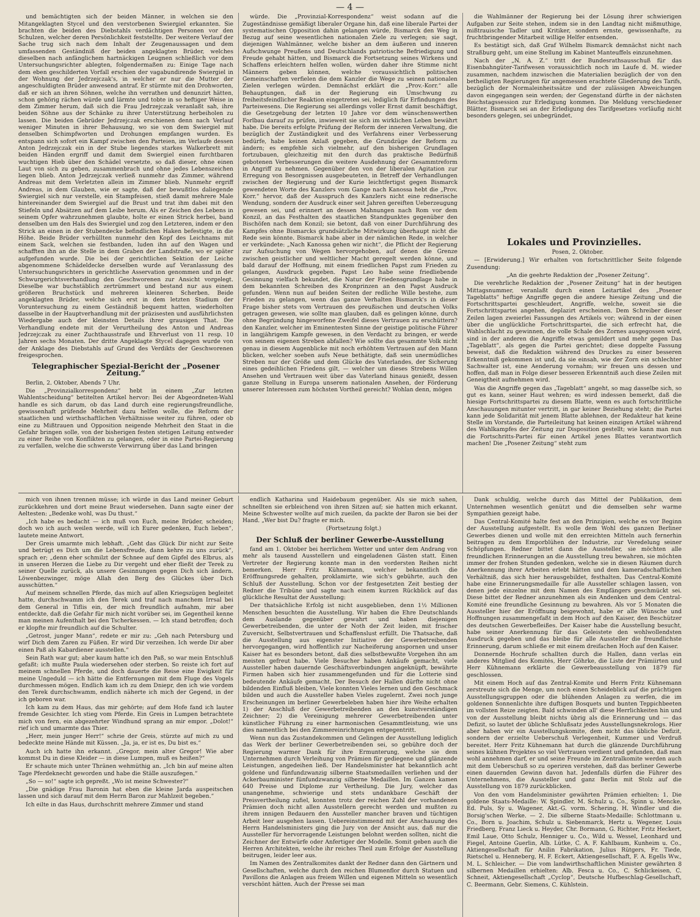— 4 —
und bemächtigten sich der beiden Männer, in welchen sie den Mitangeklagten Stycel und den verstorbenen Swiergiel erkannten. Sie brachten die beiden des Diebstahls verdächtigen Personen vor den Schulzen, welcher deren Persönlichkeit feststellte. Der weitere Verlauf der Sache trug sich nach dem Inhalt der Zeugenaussagen und dem umfassenden Geständniß der beiden angeklagten Brüder, welches dieselben nach anfänglichem hartnäckigen Leugnen schließlich vor dem Untersuchungsrichter ablegten, folgendermaßen zu: Einige Tage nach dem eben geschilderten Vorfall erschien der vagabundirende Swiergiel in der Wohnung der Jedrzejczak's, in welcher er nur die Mutter der angeschuldigten Brüder anwesend antraf. Er stürmte mit den Drohworten, daß er sich an ihren Söhnen, welche ihn verrathen und denunzirt hätten, schon gehörig rächen würde und lärmte und tobte in so heftiger Weise in dem Zimmer herum, daß sich die Frau Jedrzejczak veranlaßt sah, ihre beiden Söhne aus der Schänke zu ihrer Unterstützung herbeiholen zu lassen. Die beiden Gebrüder Jedrzejczak erschienen denn nach Verlauf weniger Minuten in ihrer Behausung, wo sie von dem Swiergiel mit denselben Schimpfworten und Drohungen empfangen wurden. Es entspann sich sofort ein Kampf zwischen den Parteien, im Verlaufe dessen Anton Jedrzejczak ein in der Stube liegendes starkes Walkerbrett mit beiden Händen ergriff und damit dem Swiergiel einen furchtbaren wuchtigen Hieb über den Schädel versetzte, so daß dieser, ohne einen Laut von sich zu geben, zusammenbrach und ohne jedes Lebenszeichen liegen blieb. Anton Jedrzejczak verließ nunmehr das Zimmer, während Andreas mit dem Verletzten allein im Zimmer blieb. Nunmehr ergriff Andreas, in dem Glauben, wie er sagte, daß der bewußtlos daliegende Swiergiel sich nur verstelle, ein Stampfeisen, stieß damit mehrere Male hintereinander dem Swiergiel auf die Brust und trat ihm dabei mit den Stiefeln und Absätzen auf dem Leibe herum. Als er Zeichen des Lebens in seinem Opfer wahrzunehmen glaubte, holte er einen Strick herbei, band denselben um den Hals des Swiergiel und zog den Letzteren, indem er den Strick an einen in der Stubendecke befindlichen Haken befestigte, in die Höhe. Beide Brüder verhüllten nunmehr den Kopf des Leichnams mit einem Sack, welchen sie festbanden, luden ihn auf den Wagen und schafften ihn an die Stelle in dem Graben der Landstraße, wo er später aufgefunden wurde. Die bei der gerichtlichen Sektion der Leiche abgenommene Schädeldecke derselben wurde auf Veranlassung des Untersuchungsrichters in gerichtliche Asservation genommen und in der Schwurgerichtsverhandlung den Geschworenen zur Ansicht vorgelegt. Dieselbe war buchstäblich zertrümmert und bestand nur aus einem größeren Bruchstück und mehreren kleineren Scherben. Beide angeklagten Brüder, welche sich erst in dem letzten Stadium der Voruntersuchung zu einem Geständniß bequemt hatten, wiederholten dasselbe in der Hauptverhandlung mit der präzisesten und ausführlichsten Wiedergabe auch der kleinsten Details ihrer grausigen That. Die Verhandlung endete mit der Verurtheilung des Anton und Andreas Jedrzejczak zu einer Zuchthausstrafe und Ehrverlust von 11 resp. 10 Jahren sechs Monaten. Der dritte Angeklagte Stycel dagegen wurde von der Anklage des Diebstahls auf Grund des Verdikts der Geschworenen freigesprochen.
Telegraphischer Spezial-Bericht der „Posener Zeitung.“
Berlin, 2. Oktober, Abends 7 Uhr.
Die „Provinzialkorrespondenz“ hebt in einem „Zur letzten Wahlentscheidung“ betitelten Artikel hervor: Bei der Abgeordneten-Wahl handle es sich darum, ob das Land durch eine regierungsfreundliche, gewissenhaft prüfende Mehrheit dazu helfen wolle, die Reform der staatlichen und wirthschaftlichen Verhältnisse weiter zu führen, oder ob eine zu Mißtrauen und Opposition neigende Mehrheit den Staat in die Gefahr bringen solle, von der bisherigen festen stetigen Leitung entweder zu einer Reihe von Konflikten zu gelangen, oder in eine Partei-Regierung zu verfallen, welche die schwerste Verwirrung über das Land bringen
würde. Die „Provinzial-Korrespondenz“ weist sodann auf die Zugeständnisse gemäßigt liberaler Organe hin, daß eine liberale Partei der systematischen Opposition dahin gelangen würde, Bismarck den Weg in Bezug auf seine wesentlichen nationalen Ziele zu verlegen; sie sagt, diejenigen Wahlmänner, welche bisher an dem äußeren und inneren Aufschwunge Preußens und Deutschlands patriotische Befriedigung und Freude gehabt hätten, und Bismarck die Fortsetzung seines Wirkens und Schaffens erleichtern helfen wollen, würden daher ihre Stimme nicht Männern geben können, welche voraussichtlich politischen Gemeinschaften verfielen die dem Kanzler die Wege zu seinen nationalen Zielen verlegen würden. Demnächst erklärt die „Prov.-Korr.“ alle Behauptungen, daß in der Regierung ein Umschwung zu freiheitsfeindlicher Reaktion eingetreten sei, lediglich für Erfindungen des Parteiwesens. Die Regierung sei allerdings voller Ernst damit beschäftigt, die Gesetzgebung der letzten 10 Jahre vor dem wünschenswerthen Forlbau darauf zu prüfen, inwieweit sie sich im wirklichen Leben bewährt habe. Die bereits erfolgte Prüfung der Reform der inneren Verwaltung, die bezüglich der Zuständigkeit und des Verfahrens einer Verbesserung bedürfe, habe keinen Anlaß gegeben, die Grundzüge der Reform zu ändern; es empfehle sich vielmehr, auf den bisherigen Grundlagen fortzubauen, gleichzeitig mit den durch das praktische Bedürfniß gebotenen Verbesserungen die weitere Ausdehnung der Gesammtreform in Angriff zu nehmen. Gegenüber den von der liberalen Agitation zur Erregung von Besorgnissen ausgebeuteten, in Betreff der Verhandlungen zwischen der Regierung und der Kurie leichtfertigst gegen Bismarck gewendeten Worte des Kanzlers vom Gange nach Kanossa hebt die „Prov. Korr.“ hervor, daß der Ausspruch des Kanzlers nicht eine rednerische Wendung, sondern der Ausdruck einer seit Jahren gereiften Ueberzeugung gewesen sei, und erinnert an dessen Mahnungen nach Rom vor dem Konzil, an das Festhalten des staatlichen Standpunktes gegenüber den Bischöfen nach dem Konzil; sie betont, daß von einer Durchführung des Kampfes ohne Bismarcks grundsätzliche Mitwirkung überhaupt nicht die Rede sein könnte. Bismarck habe aber in der nämlichen Rede, in welcher er verkündete: „Nach Kanossa gehen wir nicht“, die Pflicht der Regierung zur Aufsuchung von Wegen hervorgehoben, auf denen die Grenze zwischen geistlicher und weltlicher Macht geregelt werden könne, und bald darauf der Hoffnung, mit einem friedlichen Papst zum Frieden zu gelangen, Ausdruck gegeben. Papst Leo habe seine friedliebende Gesinnung vielfach bekundet, die Natur der Friedensgrundlage habe in dem bekannten Schreiben des Kronprinzen an den Papst Ausdruck gefunden. Wenn nun auf beiden Seiten der redliche Wille bestehe, zum Frieden zu gelangen, wenn das ganze Verhalten Bismarck's in dieser Frage bisher stets vom Vertrauen des preußischen und deutschen Volks getragen gewesen, wie sollte man glauben, daß es gelingen könne, durch ohne Begründung hingeworfene Zweifel dieses Vertrauen zu erschüttern? den Kanzler, welcher im Eminentesten Sinne der geistige politische Führer in langjährigem Kampfe gewesen, in den Verdacht zu bringen, er werde von seinem eigenen Streben abfallen? Wie sollte das gesammte Volk nicht genau in diesem Augenblicke mit noch erhöhtem Vertrauen auf den Mann blicken, welcher soeben aufs Neue bethätigte, daß sein unermüdliches Streben nur der Größe und dem Glücke des Vaterlandes, der Sicherung eines gedeihlichen Friedens gilt, — welcher um dieses Strebens Willen Ansehen und Vertrauen weit über das Vaterland hinaus genießt, dessen ganze Stellung in Europa unserem nationalen Ansehen, der Förderung unserer Interessen zum höchsten Vortheil gereicht? Wohlan denn, mögen
die Wahlmänner der Regierung bei der Lösung ihrer schwierigen Aufgaben zur Seite stehen, indem sie in den Landtag nicht mißmuthige, mißtrauische Tadler und Kritiker, sondern ernste, gewissenhafte, zu fruchtbringender Mitarbeit willige Helfer entsenden.
Es bestätigt sich, daß Graf Wilhelm Bismarck demnächst nicht nach Straßburg geht, um eine Stellung im Kabinet Manteuffels einzunehmen.
Nach der „N. A. Z.“ tritt der Bundesrathsausschuß für das Eisenbahngüter-Tarifwesen voraussichtlich noch im Laufe d. M. wieder zusammen, nachdem inzwischen die Materialien bezüglich der von den betheiligten Regierungen für angemessen erachtete Gliederung des Tarifs, bezüglich der Normaleinheitssätze und der zulässigen Abweichungen davon eingegangen sein werden; der Gegenstand dürfte in der nächsten Reichstagssession zur Erledigung kommen. Die Meldung verschiedener Blätter, Bismarck sei an der Erledigung des Tarifgesetzes vorläufig nicht besonders gelegen, sei unbegründet.
Lokales und Provinzielles.
Posen, 2. Oktober.
— [Erwiderung.] Wir erhalten von fortschrittlicher Seite folgende Zusendung:
„An die geehrte Redaktion der „Posener Zeitung“.
Die verehrliche Redaktion der „Posener Zeitung“ hat in der heutigen Mittagsnummer, veranlaßt durch einen Leitartikel des „Posener Tageblatts“ heftige Angriffe gegen die andere hiesige Zeitung und die Fortschrittspartei geschleudert, Angriffe, welche, soweit sie die Fortschrittspartei angehen, deplazirt erscheinen. Dem Schreiber dieser Zeilen lagen zweierlei Fassungen des Artikels vor; während in der einen über die unglückliche Fortschrittspartei, die sich erfrecht hat, die Wahlschlacht zu gewinnen, die volle Schale des Zornes ausgegossen wird, sind in der anderen die Angriffe etwas gemildert und mehr gegen Das „Tageblatt“, als gegen die Partei gerichtet; diese doppelte Fassung beweist, daß die Redaktion während des Druckes zu einer besseren Erkenntniß gekommen ist und, da sie einsah, wie der Zorn ein schlechter Sachwalter ist, eine Aenderung vornahm; wir freuen uns dessen und hoffen, daß man in Folge dieser besseren Erkenntniß auch diese Zeilen mit Geneigtheit aufnehmen wird.
Was die Angriffe gegen das „Tageblatt“ angeht, so mag dasselbe sich, so gut es kann, seiner Haut wehren; es wird indessen bemerkt, daß die hiesige Fortschrittspartei zu diesem Blatte, wenn es auch fortschrittliche Anschauungen mitunter vertritt, in gar keiner Beziehung steht; die Partei kann jede Solidarität mit jenem Blatte ablehnen, der Redakteur hat keine Stelle im Vorstande, die Parteileitung hat keinen einzigen Artikel während des Wahlkampfes der Zeitung zur Disposition gestellt; wie kann man nun die Fortschritts-Partei für einen Artikel jenes Blattes verantwortlich machen! Die „Posener Zeitung“ steht zum
mich von ihnen trennen müsse; ich würde in das Land meiner Geburt zurückkehren und dort meine Braut wiedersehen. Dann sagte einer der Aeltesten: „Bedenke wohl, was Du thust.“
„Ich habe es bedacht — ich muß von Euch, meine Brüder, scheiden; doch wo ich auch weilen werde, will ich Eurer gedenken, Euch lieben“, lautete meine Antwort.
Der Greis umarmte mich lebhaft. „Geht das Glück Dir nicht zur Seite und betrügt es Dich um die Lebensfreude, dann kehre zu uns zurück“, sprach er; „denn eher schmilzt der Schnee auf dem Gipfel des Elbrus, als in unseren Herzen die Liebe zu Dir vergeht und eher fließt der Terek zu seiner Quelle zurück, als unsere Gesinnungen gegen Dich sich ändern. Löwenbezwinger, möge Allah den Berg des Glückes über Dich ausschütten.“
Auf meinem schnellen Pferde, das mich auf allen Kriegszügen begleitet hatte, durchschwamm ich den Terek und traf nach manchem Irrsal bei dem General in Tiflis ein, der mich freundlich aufnahm, mir aber entdeckte, daß die Gefahr für mich nicht vorüber sei, im Gegentheil kenne man meinen Aufenthalt bei den Tscherkessen. — Ich stand betroffen; doch er klopfte mir freundlich auf die Schulter.
„Getrost, junger Mann“, redete er mir zu: „Geh nach Petersburg und wirf Dich dem Zaren zu Füßen. Er wird Dir verzeihen. Ich werde Dir aber einen Paß als Kabardiener ausstellen.“
Sein Rath war gut; aber kaum hatte ich den Paß, so war mein Entschluß gefaßt: ich mußte Paula wiedersehen oder sterben. So reiste ich fort auf meinem schnellen Pferde, und doch dauerte die Reise eine Ewigkeit für meine Ungeduld — ich hätte die Entfernungen mit dem Fluge des Vogels durchmessen mögen. Endlich kam ich zu dem Dniepr, den ich wie vordem den Terek durchschwamm, endlich näherte ich mich der Gegend, in der ich geboren war.
Ich kam zu dem Haus, das mir gehörte; auf dem Hofe fand ich lauter fremde Gesichter. Ich stieg vom Pferde. Ein Greis in Lumpen betrachtete mich von fern, ein abgezehrter Windhund sprang an mir empor. „Dolot!“ rief ich und umarmte das Thier.
„Herr, mein junger Herr!“ schrie der Greis, stürzte auf mich zu und bedeckte meine Hände mit Küssen. „Ja, ja, er ist es, Du bist es.“
Auch ich hatte ihn erkannt. „Gregor, mein alter Gregor! Wie aber kommst Du in diese Kleider — in diese Lumpen, muß es heißen?“
Er schaute mich unter Thränen wehmüthig an. „Ich bin auf meine alten Tage Pferdeknecht geworden und habe die Ställe auszufegen.“
„So — so!“ sagte ich gepreßt. „Wo ist meine Schwester?“
„Die gnädige Frau Baronin hat eben die kleine Jarda auspeitschen lassen und sich darauf mit dem Herrn Baron zur Mahlzeit begeben.“
Ich eilte in das Haus, durchschritt mehrere Zimmer und stand
endlich Katharina und Haidebaum gegenüber. Als sie mich sahen, schnellten sie erbleichend von ihren Sitzen auf; sie hatten mich erkannt. Meine Schwester wollte auf mich zueilen, da packte der Baron sie bei der Hand. „Wer bist Du? fragte er mich.
(Fortsetzung folgt.)
Der Schluß der berliner Gewerbe-Ausstellung
fand am 1. Oktober bei herrlichem Wetter und unter dem Andrang von mehr als tausend Ausstellern und eingeladenen Gästen statt. Einen Vertreter der Regierung konnte man in den vordersten Reihen nicht bemerken. Herr Fritz Kühnemann, welcher bekanntlich die Eröffnungsrede gehalten, proklamirte, wie sich's gebührte, auch den Schluß der Ausstellung. Schon vor der festgesetzten Zeit bestieg der Redner die Tribüne und sagte nach einem kurzen Rückblick auf das glückliche Resultat der Ausstellung:
Der thatsächliche Erfolg ist nicht ausgeblieben, denn 1½ Millionen Menschen besuchten die Ausstellung. Wir haben die Ehre Deutschlands dem Auslande gegenüber gewahrt und haben diejenigen Gewerbetreibenden, die unter der Noth der Zeit leiden, mit frischer Zuversicht, Selbstvertrauen und Schaffenslust erfüllt. Die Thatsache, daß die Ausstellung aus eigenster Initiative der Gewerbetreibenden hervorgegangen, wird hoffentlich zur Nacheiferung anspornen und unser Kaiser hat es besonders betont, daß dies selbstbewußte Vorgehen ihn am meisten gefreut habe. Viele Besucher haben Ankäufe gemacht, viele Aussteller haben dauernde Geschäftsverbindungen angeknüpft, bewährte Firmen haben sich hier zusammengefunden und für die Lotterie sind bedeutende Ankäufe gemacht. Der Besuch der Hallen dürfte nicht ohne bildenden Einfluß bleiben, Viele konnten Vieles lernen und den Geschmack bilden und auch die Aussteller haben Vieles zugelernt. Zwei noch junge Erscheinungen im berliner Gewerbeleben haben hier ihre Weihe erhalten 1) der Anschluß der Gewerbetreibenden an den kunstverständigen Zeichner; 2) die Vereinigung mehrerer Gewerbetreibenden unter künstlicher Führung zu einer harmonischen Gesammtleistung, wie uns dies namentlich bei den Zimmereinrichtungen entgegentritt.
Wenn nun das Zustandekommen und Gelingen der Ausstellung lediglich das Werk der berliner Gewerbetreibenden sei, so gebühre doch der Regierung warmer Dank für ihre Ermunterung, welche sie dem Unternehmen durch Verleihung von Prämien für gediegene und glänzende Leistungen, angedeihen ließ. Der Handelsminister hat bekanntlich acht goldene und fünfundzwanzig silberne Staatsmedaillen verliehen und der Ackerbauminister fünfundzwanzig silberne Medaillen. Im Ganzen kamen 640 Preise und Diplome zur Vertheilung. Die Jury, welcher das unangenehme, schwierige und stets undankbare Geschäft der Preisvertheilung zufiel, konnten trotz der reichen Zahl der vorhandenen Prämien doch nicht allen Ausstellern gerecht werden und mußten zu ihrem innigen Bedauern den Aussteller mancher braven und tüchtigen Arbeit leer ausgehen lassen. Uebereinstimmend mit der Anschauung des Herrn Handelsministers ging die Jury von der Ansicht aus, daß nur die Aussteller für hervorragende Leistungen belohnt werden sollten, nicht die Zeichner der Entwürfe oder Anfertiger der Modelle. Somit geben auch die Herren Architekten, welche ihr reiches Theil zum Erfolge der Ausstellung beitrugen, leider leer aus.
Im Namen des Zentralkomites dankt der Redner dann den Gärtnern und Gesellschaften, welche durch den reichen Blumenflor durch Statuen und Pavillons die Anlagen aus freiem Willen und eigenen Mitteln so wesentlich verschönt hätten. Auch der Presse sei man
Dank schuldig, welche durch das Mittel der Publikation, dem Unternehmen wesentlich genützt und die demselben sehr warme Sympathien gezeigt habe.
Das Central-Komité halte fest an den Prinzipien, welche es vor Beginn der Ausstellung aufgestellt. Es wolle dem Wohl des ganzen Berliner Gewerbes dienen und wolle mit den erreichten Mitteln auch fernerhin beitragen zu dem Emporblühen der Industrie, zur Veredelung seiner Schöpfungen. Redner bittet dann die Aussteller, sie möchten alle freundlichen Erinnerungen an die Ausstellung treu bewahren, sie möchten immer der frohen Stunden gedenken, welche sie in diesen Räumen durch Anerkennung ihrer Arbeiten erlebt hätten und dem kameradschaftlichen Verhältniß, das sich hier herausgebildet, festhalten. Das Central-Komité habe eine Erinnerungsmedaille für alle Aussteller schlagen lassen, von denen jede einzelne mit dem Namen des Empfängers geschmückt sei. Diese bittet der Redner anzunehmen als ein Andenken und dem Central-Komité eine freundliche Gesinnung zu bewahren. Als vor 5 Monaten die Aussteller hier der Eröffnung beigewohnt, habe er alle Wünsche und Hoffnungen zusammengefaßt in dem Hoch auf den Kaiser, den Beschützer des deutschen Gewerbefleißes. Der Kaiser habe die Ausstellung besucht, habe seiner Anerkennung für das Geleistete den wohlwollendsten Ausdruck gegeben und das bleibe für alle Aussteller die freundlichste Erinnerung, darum schließe er mit einem dreifachen Hoch auf den Kaiser.
Donnernde Hochrufe schallten durch die Hallen, dann verlas ein anderes Mitglied des Komités, Herr Göhrke, die Liste der Prämiirten und Herr Kühnemann erklärte die Gewerbeausstellung von 1879 für geschlossen.
Mit einem Hoch auf das Zentral-Komite und Herrn Fritz Kühnemann zerstreute sich die Menge, um noch einen Scheideblick auf die prächtigen Ausstellungsgruppen oder die blühenden Anlagen zu werfen, die im goldenen Sonnenlichte ihre duftigen Bosquets und bunten Teppichbeeten im vollsten Reize zeigten. Bald schwinden all' diese Herrlichkeiten hin und von der Ausstellung bleibt nichts übrig als die Erinnerung und — das Defizit, so lautet der übliche Schlußsatz jedes Ausstellungsnekrologs. Hier aber haben wir ein Ausstellungskomite, dem nicht das übliche Defizit, sondern der erzielte Ueberschuß Verlegenheit, Kummer und Verdruß bereitet. Herr Fritz Kühnemann hat durch die glänzende Durchführung seines kühnen Projektes so viel Vertrauen verdient und gefunden, daß man wohl annehmen darf, er und seine Freunde im Zentralkomite werden auch mit dem Ueberschuß so zu operiren verstehen, daß das berliner Gewerbe einen dauernden Gewinn davon hat. Jedenfalls dürfen die Führer des Unternehmens, die Aussteller und ganz Berlin mit Stolz auf die Ausstellung von 1879 zurückblicken.
Von den vom Handelsminister gewährten Prämien erhielten: 1. Die goldene Staats-Medaille: W. Spindler, M. Schulz u. Co., Spinn u. Mencke, Ed. Puls, Sy u. Wagener, Akt.-G. vorm. Schering, H. Windler und die Borsig'schen Werke. — 2. Die silberne Staats-Medaille: Schlottmann u. Co., Born u. Joachim, Schulz u. Siebenmarck, Hertz u. Wegener, Louis Friedberg, Franz Lieck u. Heyder, Chr. Bormann, G. Richter, Fritz Heckert, Emil Laue, Otto Schulz, Henniger u. Co., Wild u. Wessel, Leonhard und Fiegel, Antoine Guerlin, Alb. Lütke, C. A. F. Kahlbaum, Kunheim u. Co., Aktiengesellschaft für Anilin Fabrikation, Julius Rütgers, Fr. Tiede, Rietschel u. Henneberg, H. F. Eckert, Aktiengesellschaft, F. A. Egells Ww., M. L. Schleicher. — Die vom landwirthschaftlichen Minister gewährten 8 silbernen Medaillen erhielten: Alb. Fesca u. Co., C. Schlickeisen, C. Schneit, Aktiengesellschaft „Cyclop“, Deutsche Hufbeschlag-Gesellschaft, C. Beermann, Gebr. Siemens, C. Kühlstein.